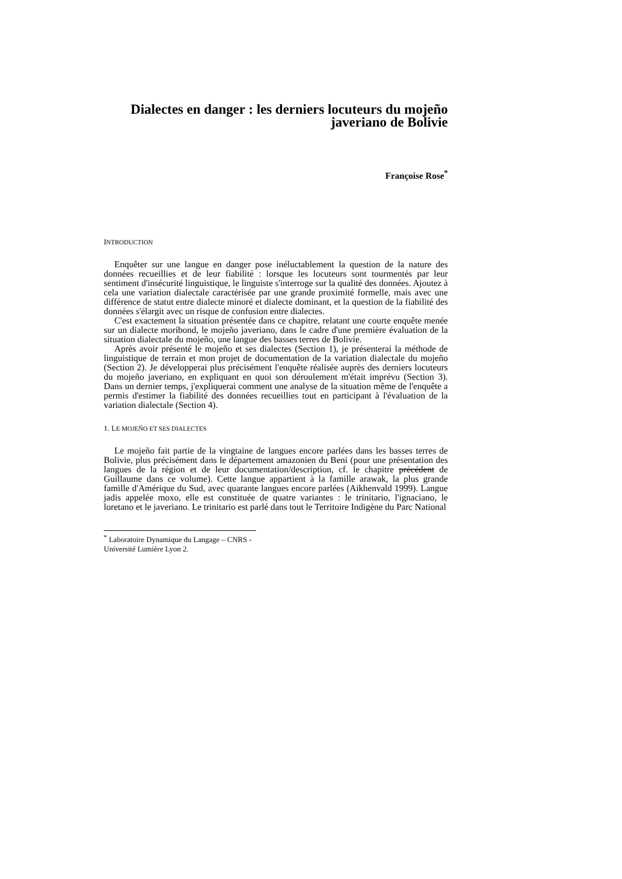Dialectes en danger : les derniers locuteurs du mojeño javeriano de Bolivie
Françoise Rose<sup>*</sup>
INTRODUCTION
Enquêter sur une langue en danger pose inéluctablement la question de la nature des données recueillies et de leur fiabilité : lorsque les locuteurs sont tourmentés par leur sentiment d'insécurité linguistique, le linguiste s'interroge sur la qualité des données. Ajoutez à cela une variation dialectale caractérisée par une grande proximité formelle, mais avec une différence de statut entre dialecte minoré et dialecte dominant, et la question de la fiabilité des données s'élargit avec un risque de confusion entre dialectes.
C'est exactement la situation présentée dans ce chapitre, relatant une courte enquête menée sur un dialecte moribond, le mojeño javeriano, dans le cadre d'une première évaluation de la situation dialectale du mojeño, une langue des basses terres de Bolivie.
Après avoir présenté le mojeño et ses dialectes (Section 1), je présenterai la méthode de linguistique de terrain et mon projet de documentation de la variation dialectale du mojeño (Section 2). Je développerai plus précisément l'enquête réalisée auprès des derniers locuteurs du mojeño javeriano, en expliquant en quoi son déroulement m'était imprévu (Section 3). Dans un dernier temps, j'expliquerai comment une analyse de la situation même de l'enquête a permis d'estimer la fiabilité des données recueillies tout en participant à l'évaluation de la variation dialectale (Section 4).
1. LE MOJEÑO ET SES DIALECTES
Le mojeño fait partie de la vingtaine de langues encore parlées dans les basses terres de Bolivie, plus précisément dans le département amazonien du Beni (pour une présentation des langues de la région et de leur documentation/description, cf. le chapitre précédent de Guillaume dans ce volume). Cette langue appartient à la famille arawak, la plus grande famille d'Amérique du Sud, avec quarante langues encore parlées (Aikhenvald 1999). Langue jadis appelée moxo, elle est constituée de quatre variantes : le trinitario, l'ignaciano, le loretano et le javeriano. Le trinitario est parlé dans tout le Territoire Indigène du Parc National
<sup>*</sup> Laboratoire Dynamique du Langage – CNRS - Université Lumière Lyon 2.